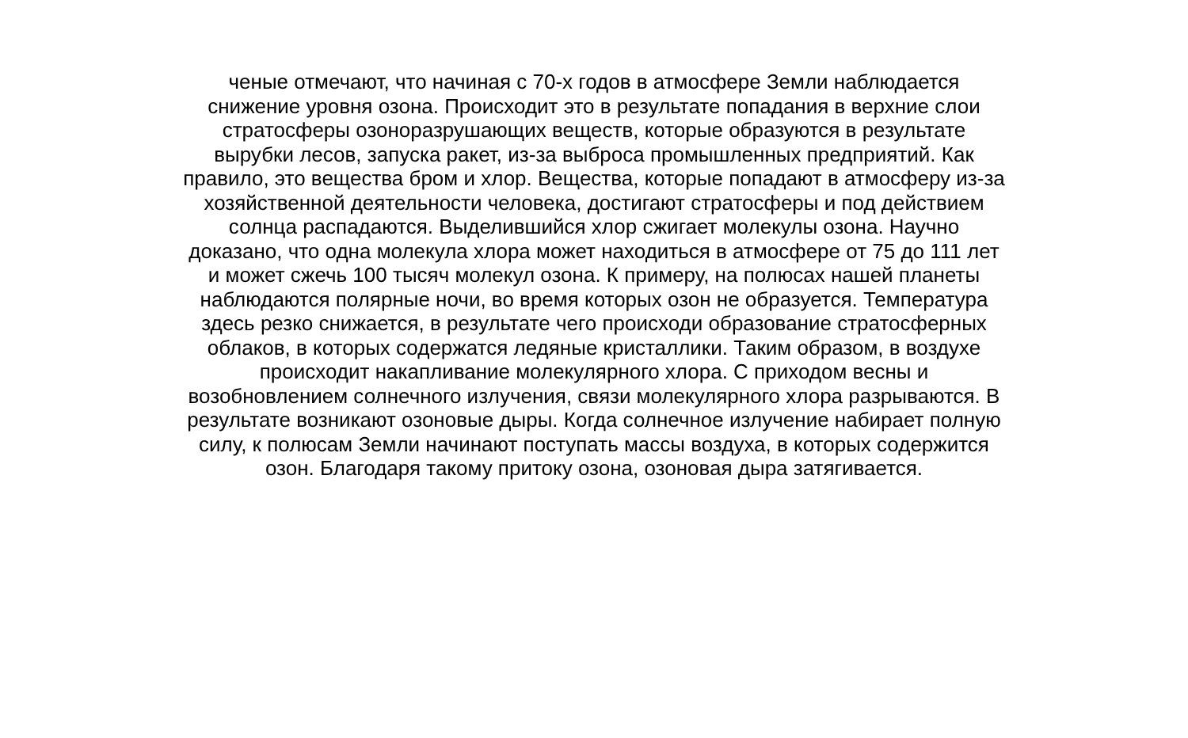ченые отмечают, что начиная с 70-х годов в атмосфере Земли наблюдается
снижение уровня озона. Происходит это в результате попадания в верхние слои
стратосферы озоноразрушающих веществ, которые образуются в результате
вырубки лесов, запуска ракет, из-за выброса промышленных предприятий. Как
правило, это вещества бром и хлор. Вещества, которые попадают в атмосферу из-за
хозяйственной деятельности человека, достигают стратосферы и под действием
солнца распадаются. Выделившийся хлор сжигает молекулы озона. Научно
доказано, что одна молекула хлора может находиться в атмосфере от 75 до 111 лет
и может сжечь 100 тысяч молекул озона. К примеру, на полюсах нашей планеты
наблюдаются полярные ночи, во время которых озон не образуется. Температура
здесь резко снижается, в результате чего происходи образование стратосферных
облаков, в которых содержатся ледяные кристаллики. Таким образом, в воздухе
происходит накапливание молекулярного хлора. С приходом весны и
возобновлением солнечного излучения, связи молекулярного хлора разрываются. В
результате возникают озоновые дыры. Когда солнечное излучение набирает полную
силу, к полюсам Земли начинают поступать массы воздуха, в которых содержится
озон. Благодаря такому притоку озона, озоновая дыра затягивается.